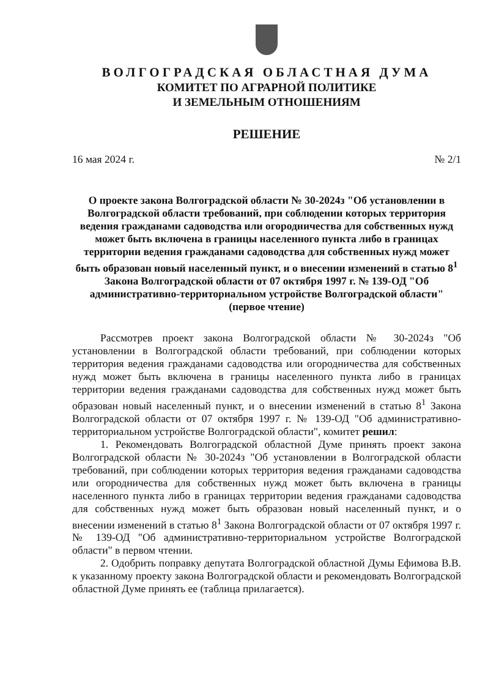ВОЛГОГРАДСКАЯ ОБЛАСТНАЯ ДУМА
КОМИТЕТ ПО АГРАРНОЙ ПОЛИТИКЕ
И ЗЕМЕЛЬНЫМ ОТНОШЕНИЯМ
РЕШЕНИЕ
16 мая 2024 г. № 2/1
О проекте закона Волгоградской области № 30-2024з "Об установлении в Волгоградской области требований, при соблюдении которых территория ведения гражданами садоводства или огородничества для собственных нужд может быть включена в границы населенного пункта либо в границах территории ведения гражданами садоводства для собственных нужд может быть образован новый населенный пункт, и о внесении изменений в статью 8<sup>1</sup> Закона Волгоградской области от 07 октября 1997 г. № 139-ОД "Об административно-территориальном устройстве Волгоградской области" (первое чтение)
Рассмотрев проект закона Волгоградской области № 30-2024з "Об установлении в Волгоградской области требований, при соблюдении которых территория ведения гражданами садоводства или огородничества для собственных нужд может быть включена в границы населенного пункта либо в границах территории ведения гражданами садоводства для собственных нужд может быть образован новый населенный пункт, и о внесении изменений в статью 8<sup>1</sup> Закона Волгоградской области от 07 октября 1997 г. № 139-ОД "Об административно-территориальном устройстве Волгоградской области", комитет решил:
1. Рекомендовать Волгоградской областной Думе принять проект закона Волгоградской области № 30-2024з "Об установлении в Волгоградской области требований, при соблюдении которых территория ведения гражданами садоводства или огородничества для собственных нужд может быть включена в границы населенного пункта либо в границах территории ведения гражданами садоводства для собственных нужд может быть образован новый населенный пункт, и о внесении изменений в статью 8<sup>1</sup> Закона Волгоградской области от 07 октября 1997 г. № 139-ОД "Об административно-территориальном устройстве Волгоградской области" в первом чтении.
2. Одобрить поправку депутата Волгоградской областной Думы Ефимова В.В. к указанному проекту закона Волгоградской области и рекомендовать Волгоградской областной Думе принять ее (таблица прилагается).